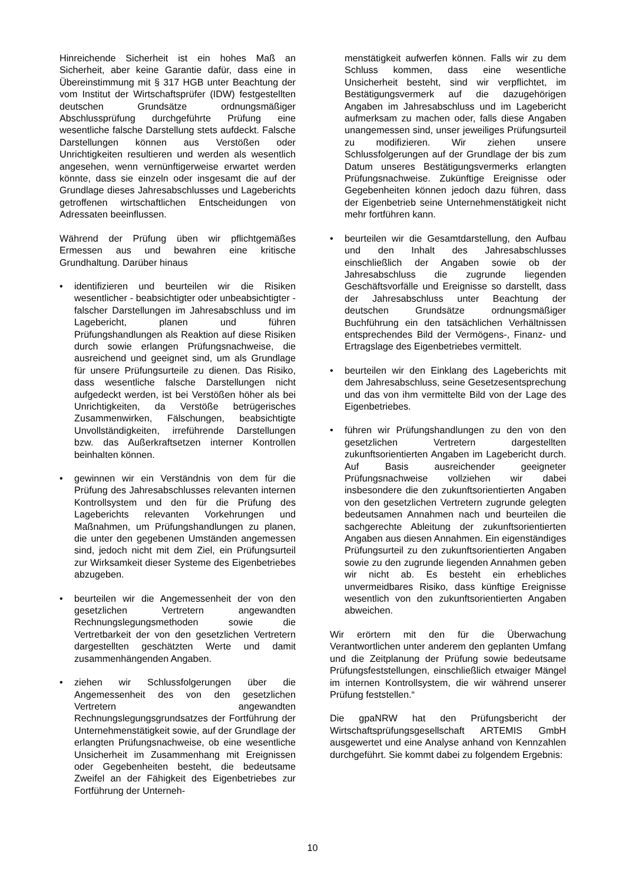Hinreichende Sicherheit ist ein hohes Maß an Sicherheit, aber keine Garantie dafür, dass eine in Übereinstimmung mit § 317 HGB unter Beachtung der vom Institut der Wirtschaftsprüfer (IDW) festgestellten deutschen Grundsätze ordnungsmäßiger Abschlussprüfung durchgeführte Prüfung eine wesentliche falsche Darstellung stets aufdeckt. Falsche Darstellungen können aus Verstößen oder Unrichtigkeiten resultieren und werden als wesentlich angesehen, wenn vernünftigerweise erwartet werden könnte, dass sie einzeln oder insgesamt die auf der Grundlage dieses Jahresabschlusses und Lageberichts getroffenen wirtschaftlichen Entscheidungen von Adressaten beeinflussen.
Während der Prüfung üben wir pflichtgemäßes Ermessen aus und bewahren eine kritische Grundhaltung. Darüber hinaus
• identifizieren und beurteilen wir die Risiken wesentlicher - beabsichtigter oder unbeabsichtigter - falscher Darstellungen im Jahresabschluss und im Lagebericht, planen und führen Prüfungshandlungen als Reaktion auf diese Risiken durch sowie erlangen Prüfungsnachweise, die ausreichend und geeignet sind, um als Grundlage für unsere Prüfungsurteile zu dienen. Das Risiko, dass wesentliche falsche Darstellungen nicht aufgedeckt werden, ist bei Verstößen höher als bei Unrichtigkeiten, da Verstöße betrügerisches Zusammenwirken, Fälschungen, beabsichtigte Unvollständigkeiten, irreführende Darstellungen bzw. das Außerkraftsetzen interner Kontrollen beinhalten können.
• gewinnen wir ein Verständnis von dem für die Prüfung des Jahresabschlusses relevanten internen Kontrollsystem und den für die Prüfung des Lageberichts relevanten Vorkehrungen und Maßnahmen, um Prüfungshandlungen zu planen, die unter den gegebenen Umständen angemessen sind, jedoch nicht mit dem Ziel, ein Prüfungsurteil zur Wirksamkeit dieser Systeme des Eigenbetriebes abzugeben.
• beurteilen wir die Angemessenheit der von den gesetzlichen Vertretern angewandten Rechnungslegungsmethoden sowie die Vertretbarkeit der von den gesetzlichen Vertretern dargestellten geschätzten Werte und damit zusammenhängenden Angaben.
• ziehen wir Schlussfolgerungen über die Angemessenheit des von den gesetzlichen Vertretern angewandten Rechnungslegungsgrundsatzes der Fortführung der Unternehmenstätigkeit sowie, auf der Grundlage der erlangten Prüfungsnachweise, ob eine wesentliche Unsicherheit im Zusammenhang mit Ereignissen oder Gegebenheiten besteht, die bedeutsame Zweifel an der Fähigkeit des Eigenbetriebes zur Fortführung der Unterneh-
menstätigkeit aufwerfen können. Falls wir zu dem Schluss kommen, dass eine wesentliche Unsicherheit besteht, sind wir verpflichtet, im Bestätigungsvermerk auf die dazugehörigen Angaben im Jahresabschluss und im Lagebericht aufmerksam zu machen oder, falls diese Angaben unangemessen sind, unser jeweiliges Prüfungsurteil zu modifizieren. Wir ziehen unsere Schlussfolgerungen auf der Grundlage der bis zum Datum unseres Bestätigungsvermerks erlangten Prüfungsnachweise. Zukünftige Ereignisse oder Gegebenheiten können jedoch dazu führen, dass der Eigenbetrieb seine Unternehmenstätigkeit nicht mehr fortführen kann.
• beurteilen wir die Gesamtdarstellung, den Aufbau und den Inhalt des Jahresabschlusses einschließlich der Angaben sowie ob der Jahresabschluss die zugrunde liegenden Geschäftsvorfälle und Ereignisse so darstellt, dass der Jahresabschluss unter Beachtung der deutschen Grundsätze ordnungsmäßiger Buchführung ein den tatsächlichen Verhältnissen entsprechendes Bild der Vermögens-, Finanz- und Ertragslage des Eigenbetriebes vermittelt.
• beurteilen wir den Einklang des Lageberichts mit dem Jahresabschluss, seine Gesetzesentsprechung und das von ihm vermittelte Bild von der Lage des Eigenbetriebes.
• führen wir Prüfungshandlungen zu den von den gesetzlichen Vertretern dargestellten zukunftsorientierten Angaben im Lagebericht durch. Auf Basis ausreichender geeigneter Prüfungsnachweise vollziehen wir dabei insbesondere die den zukunftsorientierten Angaben von den gesetzlichen Vertretern zugrunde gelegten bedeutsamen Annahmen nach und beurteilen die sachgerechte Ableitung der zukunftsorientierten Angaben aus diesen Annahmen. Ein eigenständiges Prüfungsurteil zu den zukunftsorientierten Angaben sowie zu den zugrunde liegenden Annahmen geben wir nicht ab. Es besteht ein erhebliches unvermeidbares Risiko, dass künftige Ereignisse wesentlich von den zukunftsorientierten Angaben abweichen.
Wir erörtern mit den für die Überwachung Verantwortlichen unter anderem den geplanten Umfang und die Zeitplanung der Prüfung sowie bedeutsame Prüfungsfeststellungen, einschließlich etwaiger Mängel im internen Kontrollsystem, die wir während unserer Prüfung feststellen.“
Die gpaNRW hat den Prüfungsbericht der Wirtschaftsprüfungsgesellschaft ARTEMIS GmbH ausgewertet und eine Analyse anhand von Kennzahlen durchgeführt. Sie kommt dabei zu folgendem Ergebnis:
10